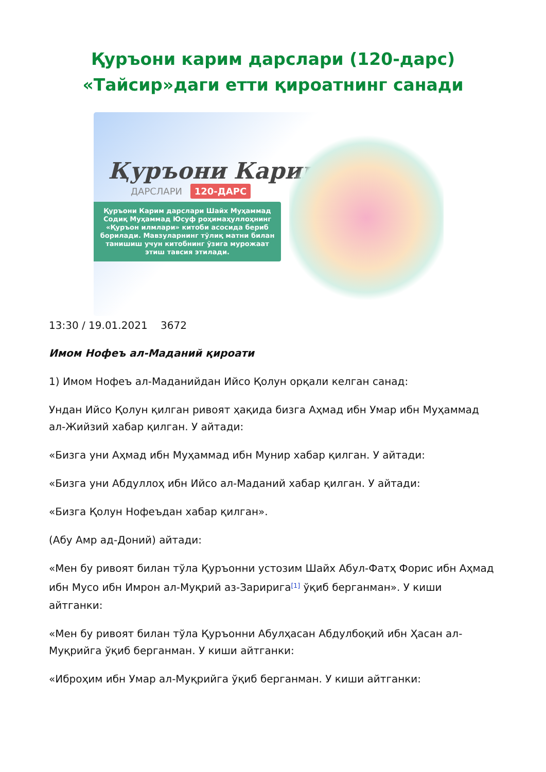Қуръони карим дарслари (120-дарс)
«Тайсир»даги етти қироатнинг санади
Қуръони Карим
ДАРСЛАРИ 120-ДАРС
Қуръони Карим дарслари Шайх Муҳаммад Содиқ Муҳаммад Юсуф роҳимаҳуллоҳнинг «Қуръон илмлари» китоби асосида бериб борилади. Мавзуларнинг тўлиқ матни билан танишиш учун китобнинг ўзига мурожаат этиш тавсия этилади.
13:30 / 19.01.2021 3672
Имом Нофеъ ал-Маданий қироати
1) Имом Нофеъ ал-Маданийдан Ийсо Қолун орқали келган санад:
Ундан Ийсо Қолун қилган ривоят ҳақида бизга Аҳмад ибн Умар ибн Муҳаммад ал-Жийзий хабар қилган. У айтади:
«Бизга уни Аҳмад ибн Муҳаммад ибн Мунир хабар қилган. У айтади:
«Бизга уни Абдуллоҳ ибн Ийсо ал-Маданий хабар қилган. У айтади:
«Бизга Қолун Нофеъдан хабар қилган».
(Абу Амр ад-Доний) айтади:
«Мен бу ривоят билан тўла Қуръонни устозим Шайх Абул-Фатҳ Форис ибн Аҳмад ибн Мусо ибн Имрон ал-Муқрий аз-Заририга<sup>[1]</sup> ўқиб берганман». У киши айтганки:
«Мен бу ривоят билан тўла Қуръонни Абулҳасан Абдулбоқий ибн Ҳасан ал-Муқрийга ўқиб берганман. У киши айтганки:
«Иброҳим ибн Умар ал-Муқрийга ўқиб берганман. У киши айтганки: